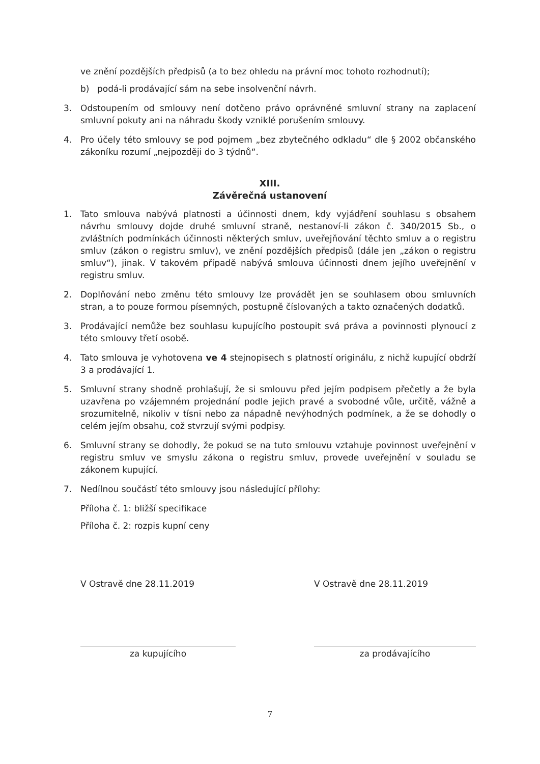ve znění pozdějších předpisů (a to bez ohledu na právní moc tohoto rozhodnutí);
b) podá-li prodávající sám na sebe insolvenční návrh.
3. Odstoupením od smlouvy není dotčeno právo oprávněné smluvní strany na zaplacení smluvní pokuty ani na náhradu škody vzniklé porušením smlouvy.
4. Pro účely této smlouvy se pod pojmem „bez zbytečného odkladu“ dle § 2002 občanského zákoníku rozumí „nejpozději do 3 týdnů“.
XIII.
Závěrečná ustanovení
1. Tato smlouva nabývá platnosti a účinnosti dnem, kdy vyjádření souhlasu s obsahem návrhu smlouvy dojde druhé smluvní straně, nestanoví-li zákon č. 340/2015 Sb., o zvláštních podmínkách účinnosti některých smluv, uveřejňování těchto smluv a o registru smluv (zákon o registru smluv), ve znění pozdějších předpisů (dále jen „zákon o registru smluv“), jinak. V takovém případě nabývá smlouva účinnosti dnem jejího uveřejnění v registru smluv.
2. Doplňování nebo změnu této smlouvy lze provádět jen se souhlasem obou smluvních stran, a to pouze formou písemných, postupně číslovaných a takto označených dodatků.
3. Prodávající nemůže bez souhlasu kupujícího postoupit svá práva a povinnosti plynoucí z této smlouvy třetí osobě.
4. Tato smlouva je vyhotovena ve 4 stejnopisech s platností originálu, z nichž kupující obdrží 3 a prodávající 1.
5. Smluvní strany shodně prohlašují, že si smlouvu před jejím podpisem přečetly a že byla uzavřena po vzájemném projednání podle jejich pravé a svobodné vůle, určitě, vážně a srozumitelně, nikoliv v tísni nebo za nápadně nevýhodných podmínek, a že se dohodly o celém jejím obsahu, což stvrzují svými podpisy.
6. Smluvní strany se dohodly, že pokud se na tuto smlouvu vztahuje povinnost uveřejnění v registru smluv ve smyslu zákona o registru smluv, provede uveřejnění v souladu se zákonem kupující.
7. Nedílnou součástí této smlouvy jsou následující přílohy:
Příloha č. 1: bližší specifikace
Příloha č. 2: rozpis kupní ceny
V Ostravě dne 28.11.2019 V Ostravě dne 28.11.2019
za kupujícího za prodávajícího
7